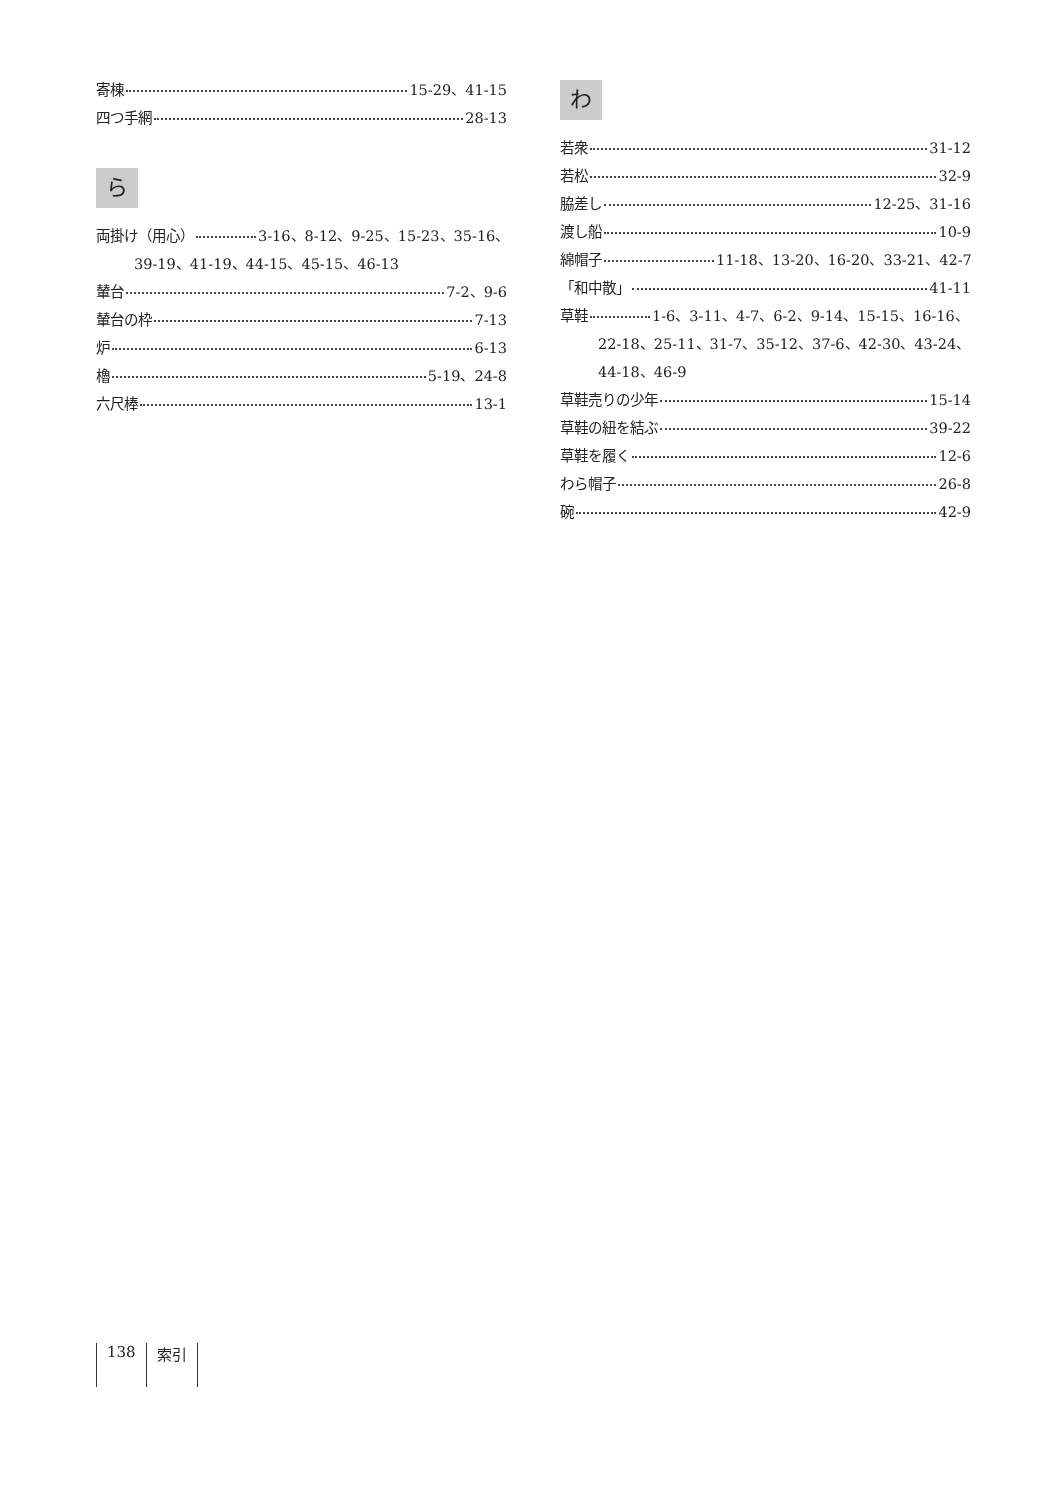寄棟 15-29、41-15
四つ手網 28-13
ら
両掛け（用心） 3-16、8-12、9-25、15-23、35-16、
39-19、41-19、44-15、45-15、46-13
輦台 7-2、9-6
輦台の枠 7-13
炉 6-13
櫓 5-19、24-8
六尺棒 13-1
わ
若衆 31-12
若松 32-9
脇差し 12-25、31-16
渡し船 10-9
綿帽子 11-18、13-20、16-20、33-21、42-7
「和中散」 41-11
草鞋 1-6、3-11、4-7、6-2、9-14、15-15、16-16、
22-18、25-11、31-7、35-12、37-6、42-30、43-24、
44-18、46-9
草鞋売りの少年 15-14
草鞋の紐を結ぶ 39-22
草鞋を履く 12-6
わら帽子 26-8
碗 42-9
138 索引